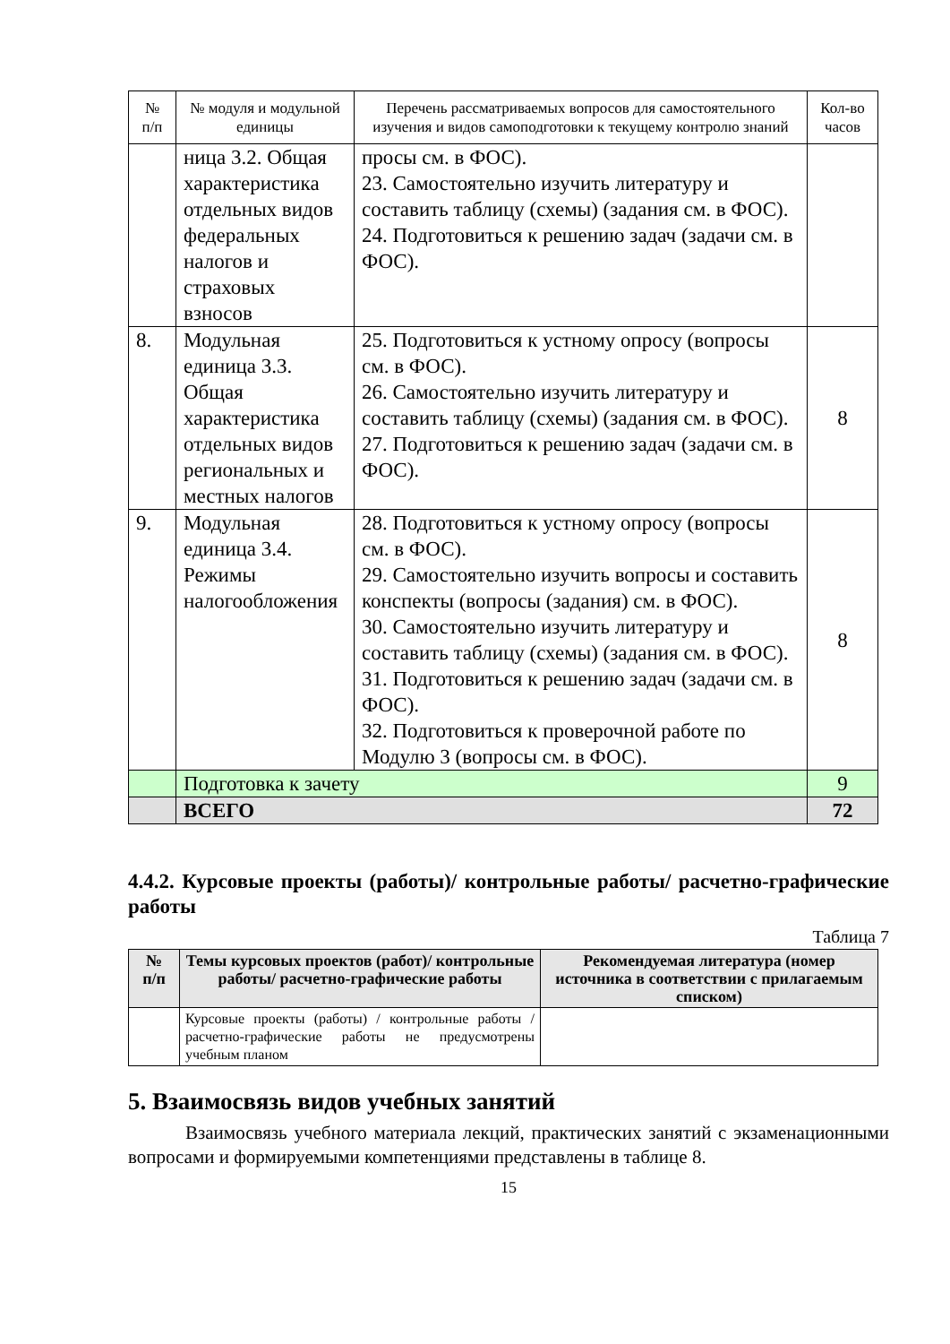| № п/п | № модуля и модульной единицы | Перечень рассматриваемых вопросов для самостоятельного изучения и видов самоподготовки к текущему контролю знаний | Кол-во часов |
| --- | --- | --- | --- |
| | ница 3.2. Общая характеристика отдельных видов федеральных налогов и страховых взносов | просы см. в ФОС). 23. Самостоятельно изучить литературу и составить таблицу (схемы) (задания см. в ФОС). 24. Подготовиться к решению задач (задачи см. в ФОС). | |
| 8. | Модульная единица 3.3. Общая характеристика отдельных видов региональных и местных налогов | 25. Подготовиться к устному опросу (вопросы см. в ФОС). 26. Самостоятельно изучить литературу и составить таблицу (схемы) (задания см. в ФОС). 27. Подготовиться к решению задач (задачи см. в ФОС). | 8 |
| 9. | Модульная единица 3.4. Режимы налогообложения | 28. Подготовиться к устному опросу (вопросы см. в ФОС). 29. Самостоятельно изучить вопросы и составить конспекты (вопросы (задания) см. в ФОС). 30. Самостоятельно изучить литературу и составить таблицу (схемы) (задания см. в ФОС). 31. Подготовиться к решению задач (задачи см. в ФОС). 32. Подготовиться к проверочной работе по Модулю 3 (вопросы см. в ФОС). | 8 |
| | Подготовка к зачету | | 9 |
| | ВСЕГО | | 72 |
4.4.2. Курсовые проекты (работы)/ контрольные работы/ расчетно-графические работы
Таблица 7
| № п/п | Темы курсовых проектов (работ)/ контрольные работы/ расчетно-графические работы | Рекомендуемая литература (номер источника в соответствии с прилагаемым списком) |
| --- | --- | --- |
| | Курсовые проекты (работы) / контрольные работы / расчетно-графические работы не предусмотрены учебным планом | |
5. Взаимосвязь видов учебных занятий
Взаимосвязь учебного материала лекций, практических занятий с экзаменационными вопросами и формируемыми компетенциями представлены в таблице 8.
15